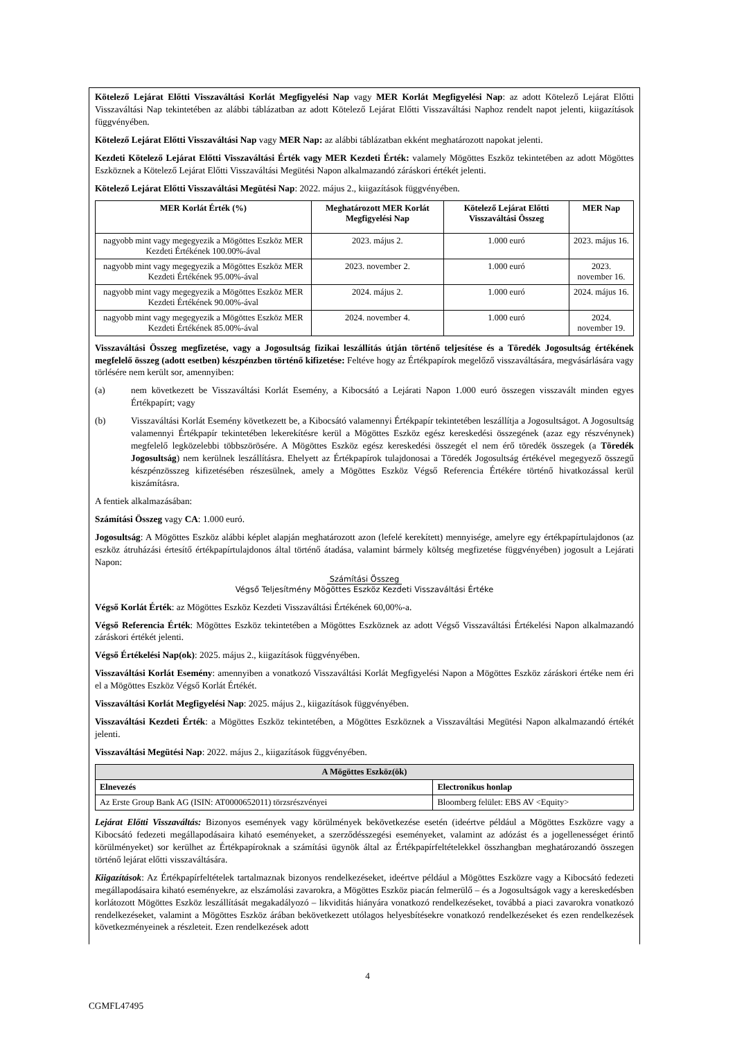Kötelező Lejárat Előtti Visszaváltási Korlát Megfigyelési Nap vagy MER Korlát Megfigyelési Nap: az adott Kötelező Lejárat Előtti Visszaváltási Nap tekintetében az alábbi táblázatban az adott Kötelező Lejárat Előtti Visszaváltási Naphoz rendelt napot jelenti, kiigazítások függvényében.
Kötelező Lejárat Előtti Visszaváltási Nap vagy MER Nap: az alábbi táblázatban ekként meghatározott napokat jelenti.
Kezdeti Kötelező Lejárat Előtti Visszaváltási Érték vagy MER Kezdeti Érték: valamely Mögöttes Eszköz tekintetében az adott Mögöttes Eszköznek a Kötelező Lejárat Előtti Visszaváltási Megütési Napon alkalmazandó záráskori értékét jelenti.
Kötelező Lejárat Előtti Visszaváltási Megütési Nap: 2022. május 2., kiigazítások függvényében.
| MER Korlát Érték (%) | Meghatározott MER Korlát Megfigyelési Nap | Kötelező Lejárat Előtti Visszaváltási Összeg | MER Nap |
| --- | --- | --- | --- |
| nagyobb mint vagy megegyezik a Mögöttes Eszköz MER Kezdeti Értékének 100.00%-ával | 2023. május 2. | 1.000 euró | 2023. május 16. |
| nagyobb mint vagy megegyezik a Mögöttes Eszköz MER Kezdeti Értékének 95.00%-ával | 2023. november 2. | 1.000 euró | 2023. november 16. |
| nagyobb mint vagy megegyezik a Mögöttes Eszköz MER Kezdeti Értékének 90.00%-ával | 2024. május 2. | 1.000 euró | 2024. május 16. |
| nagyobb mint vagy megegyezik a Mögöttes Eszköz MER Kezdeti Értékének 85.00%-ával | 2024. november 4. | 1.000 euró | 2024. november 19. |
Visszaváltási Összeg megfizetése, vagy a Jogosultság fizikai leszállítás útján történő teljesítése és a Töredék Jogosultság értékének megfelelő összeg (adott esetben) készpénzben történő kifizetése: Feltéve hogy az Értékpapírok megelőző visszaváltására, megvásárlására vagy törlésére nem került sor, amennyiben:
(a) nem következett be Visszaváltási Korlát Esemény, a Kibocsátó a Lejárati Napon 1.000 euró összegen visszavált minden egyes Értékpapírt; vagy
(b) Visszaváltási Korlát Esemény következett be, a Kibocsátó valamennyi Értékpapír tekintetében leszállítja a Jogosultságot. A Jogosultság valamennyi Értékpapír tekintetében lekerekítésre kerül a Mögöttes Eszköz egész kereskedési összegének (azaz egy részvénynek) megfelelő legközelebbi többszörösére. A Mögöttes Eszköz egész kereskedési összegét el nem érő töredék összegek (a Töredék Jogosultság) nem kerülnek leszállításra. Ehelyett az Értékpapírok tulajdonosai a Töredék Jogosultság értékével megegyező összegű készpénzösszeg kifizetésében részesülnek, amely a Mögöttes Eszköz Végső Referencia Értékére történő hivatkozással kerül kiszámításra.
A fentiek alkalmazásában:
Számítási Összeg vagy CA: 1.000 euró.
Jogosultság: A Mögöttes Eszköz alábbi képlet alapján meghatározott azon (lefelé kerekített) mennyisége, amelyre egy értékpapírtulajdonos (az eszköz átruházási értesítő értékpapírtulajdonos által történő átadása, valamint bármely költség megfizetése függvényében) jogosult a Lejárati Napon:
Számítási Összeg
Végső Teljesítmény Mögöttes Eszköz Kezdeti Visszaváltási Értéke
Végső Korlát Érték: az Mögöttes Eszköz Kezdeti Visszaváltási Értékének 60,00%-a.
Végső Referencia Érték: Mögöttes Eszköz tekintetében a Mögöttes Eszköznek az adott Végső Visszaváltási Értékelési Napon alkalmazandó záráskori értékét jelenti.
Végső Értékelési Nap(ok): 2025. május 2., kiigazítások függvényében.
Visszaváltási Korlát Esemény: amennyiben a vonatkozó Visszaváltási Korlát Megfigyelési Napon a Mögöttes Eszköz záráskori értéke nem éri el a Mögöttes Eszköz Végső Korlát Értékét.
Visszaváltási Korlát Megfigyelési Nap: 2025. május 2., kiigazítások függvényében.
Visszaváltási Kezdeti Érték: a Mögöttes Eszköz tekintetében, a Mögöttes Eszköznek a Visszaváltási Megütési Napon alkalmazandó értékét jelenti.
Visszaváltási Megütési Nap: 2022. május 2., kiigazítások függvényében.
| A Mögöttes Eszköz(ök) | |
| --- | --- |
| Elnevezés | Electronikus honlap |
| Az Erste Group Bank AG (ISIN: AT0000652011) törzsrészvényei | Bloomberg felület: EBS AV <Equity> |
Lejárat Előtti Visszaváltás: Bizonyos események vagy körülmények bekövetkezése esetén (ideértve például a Mögöttes Eszközre vagy a Kibocsátó fedezeti megállapodásaira kiható eseményeket, a szerződésszegési eseményeket, valamint az adózást és a jogellenességet érintő körülményeket) sor kerülhet az Értékpapíroknak a számítási ügynök által az Értékpapírfeltételekkel összhangban meghatározandó összegen történő lejárat előtti visszaváltására.
Kiigazítások: Az Értékpapírfeltételek tartalmaznak bizonyos rendelkezéseket, ideértve például a Mögöttes Eszközre vagy a Kibocsátó fedezeti megállapodásaira kiható eseményekre, az elszámolási zavarokra, a Mögöttes Eszköz piacán felmerülő – és a Jogosultságok vagy a kereskedésben korlátozott Mögöttes Eszköz leszállítását megakadályozó – likviditás hiányára vonatkozó rendelkezéseket, továbbá a piaci zavarokra vonatkozó rendelkezéseket, valamint a Mögöttes Eszköz árában bekövetkezett utólagos helyesbítésekre vonatkozó rendelkezéseket és ezen rendelkezések következményeinek a részleteit. Ezen rendelkezések adott
4
CGMFL47495